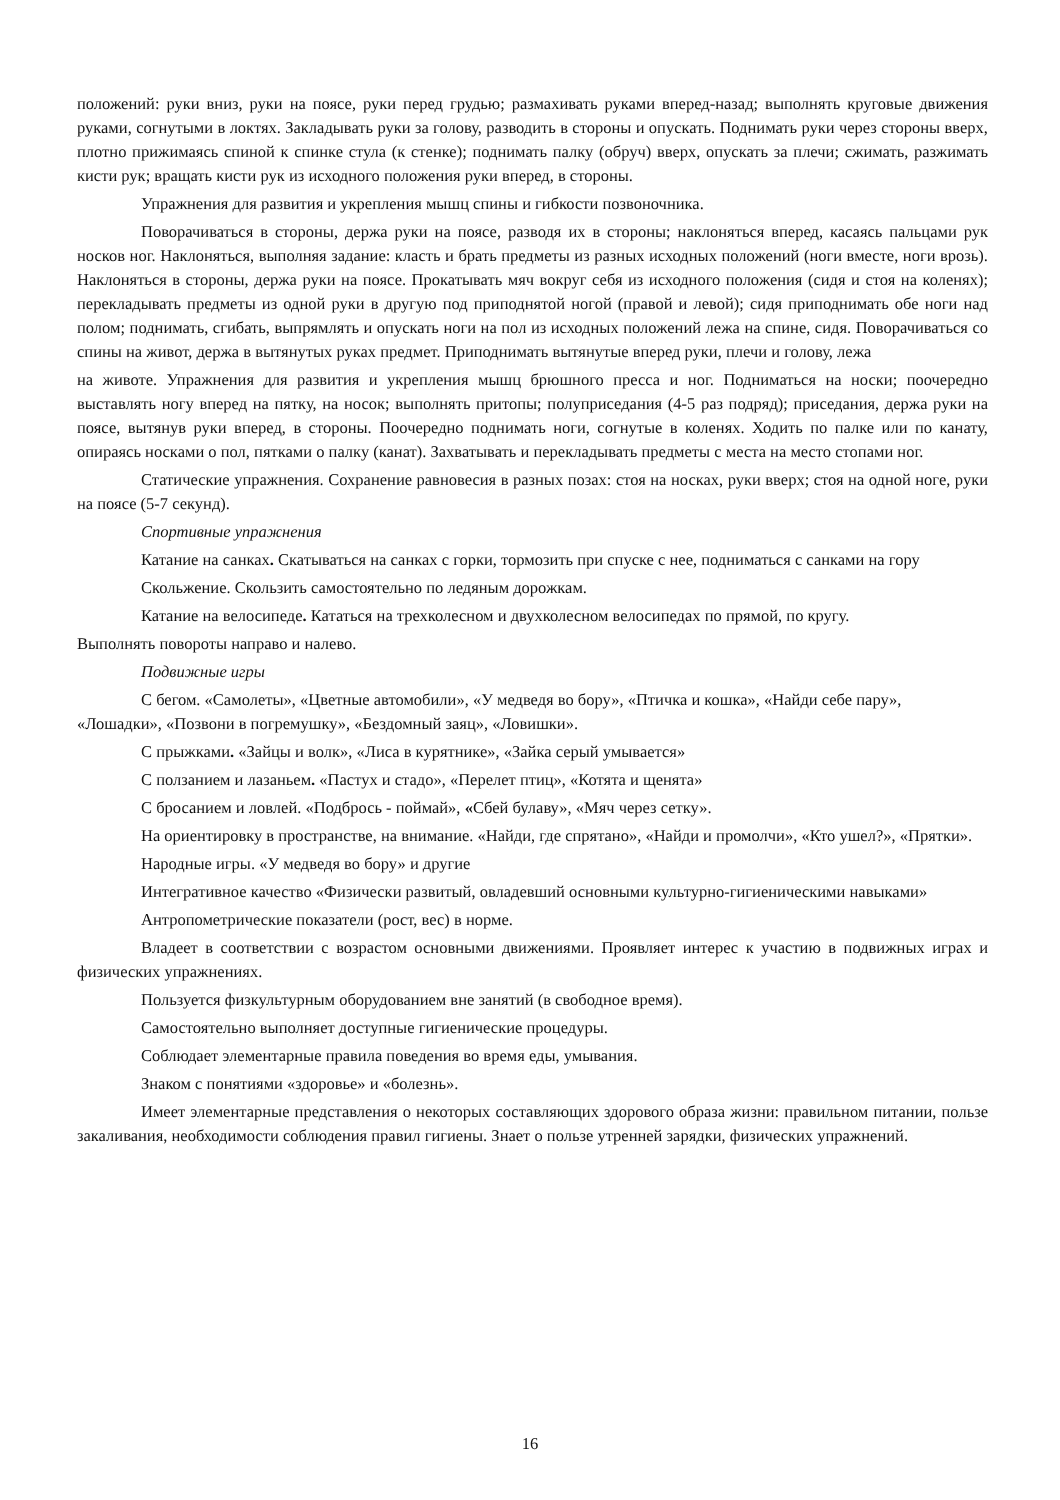положений: руки вниз, руки на поясе, руки перед грудью; размахивать руками вперед-назад; выполнять круговые движения руками, согнутыми в локтях. Закладывать руки за голову, разводить в стороны и опускать. Поднимать руки через стороны вверх, плотно прижимаясь спиной к спинке стула (к стенке); поднимать палку (обруч) вверх, опускать за плечи; сжимать, разжимать кисти рук; вращать кисти рук из исходного положения руки вперед, в стороны.
Упражнения для развития и укрепления мышц спины и гибкости позвоночника.
Поворачиваться в стороны, держа руки на поясе, разводя их в стороны; наклоняться вперед, касаясь пальцами рук носков ног. Наклоняться, выполняя задание: класть и брать предметы из разных исходных положений (ноги вместе, ноги врозь). Наклоняться в стороны, держа руки на поясе. Прокатывать мяч вокруг себя из исходного положения (сидя и стоя на коленях); перекладывать предметы из одной руки в другую под приподнятой ногой (правой и левой); сидя приподнимать обе ноги над полом; поднимать, сгибать, выпрямлять и опускать ноги на пол из исходных положений лежа на спине, сидя. Поворачиваться со спины на живот, держа в вытянутых руках предмет. Приподнимать вытянутые вперед руки, плечи и голову, лежа
на животе. Упражнения для развития и укрепления мышц брюшного пресса и ног. Подниматься на носки; поочередно выставлять ногу вперед на пятку, на носок; выполнять притопы; полуприседания (4-5 раз подряд); приседания, держа руки на поясе, вытянув руки вперед, в стороны. Поочередно поднимать ноги, согнутые в коленях. Ходить по палке или по канату, опираясь носками о пол, пятками о палку (канат). Захватывать и перекладывать предметы с места на место стопами ног.
Статические упражнения. Сохранение равновесия в разных позах: стоя на носках, руки вверх; стоя на одной ноге, руки на поясе (5-7 секунд).
Спортивные упражнения
Катание на санках. Скатываться на санках с горки, тормозить при спуске с нее, подниматься с санками на гору
Скольжение. Скользить самостоятельно по ледяным дорожкам.
Катание на велосипеде. Кататься на трехколесном и двухколесном велосипедах по прямой, по кругу.
Выполнять повороты направо и налево.
Подвижные игры
С бегом. «Самолеты», «Цветные автомобили», «У медведя во бору», «Птичка и кошка», «Найди себе пару», «Лошадки», «Позвони в погремушку», «Бездомный заяц», «Ловишки».
С прыжками. «Зайцы и волк», «Лиса в курятнике», «Зайка серый умывается»
С ползанием и лазаньем. «Пастух и стадо», «Перелет птиц», «Котята и щенята»
С бросанием и ловлей. «Подбрось - поймай», «Сбей булаву», «Мяч через сетку».
На ориентировку в пространстве, на внимание. «Найди, где спрятано», «Найди и промолчи», «Кто ушел?», «Прятки».
Народные игры. «У медведя во бору» и другие
Интегративное качество «Физически развитый, овладевший основными культурно-гигиеническими навыками»
Антропометрические показатели (рост, вес) в норме.
Владеет в соответствии с возрастом основными движениями. Проявляет интерес к участию в подвижных играх и физических упражнениях.
Пользуется физкультурным оборудованием вне занятий (в свободное время).
Самостоятельно выполняет доступные гигиенические процедуры.
Соблюдает элементарные правила поведения во время еды, умывания.
Знаком с понятиями «здоровье» и «болезнь».
Имеет элементарные представления о некоторых составляющих здорового образа жизни: правильном питании, пользе закаливания, необходимости соблюдения правил гигиены. Знает о пользе утренней зарядки, физических упражнений.
16